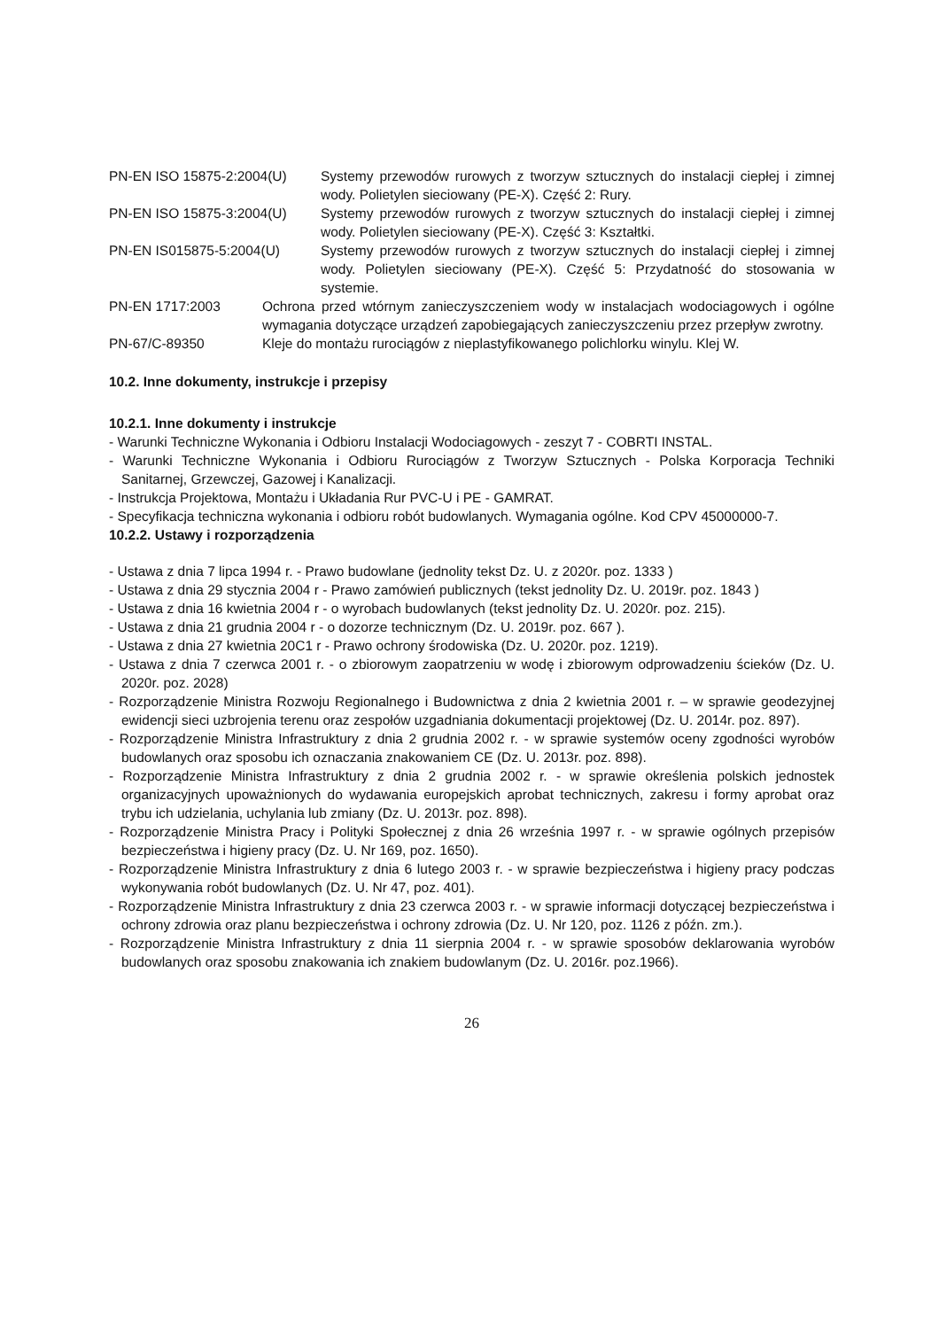PN-EN ISO 15875-2:2004(U) Systemy przewodów rurowych z tworzyw sztucznych do instalacji ciepłej i zimnej wody. Polietylen sieciowany (PE-X). Część 2: Rury.
PN-EN ISO 15875-3:2004(U) Systemy przewodów rurowych z tworzyw sztucznych do instalacji ciepłej i zimnej wody. Polietylen sieciowany (PE-X). Część 3: Kształtki.
PN-EN IS015875-5:2004(U) Systemy przewodów rurowych z tworzyw sztucznych do instalacji ciepłej i zimnej wody. Polietylen sieciowany (PE-X). Część 5: Przydatność do stosowania w systemie.
PN-EN 1717:2003 Ochrona przed wtórnym zanieczyszczeniem wody w instalacjach wodociagowych i ogólne wymagania dotyczące urządzeń zapobiegających zanieczyszczeniu przez przepływ zwrotny.
PN-67/C-89350 Kleje do montażu rurociągów z nieplastyfikowanego polichlorku winylu. Klej W.
10.2. Inne dokumenty, instrukcje i przepisy
10.2.1. Inne dokumenty i instrukcje
- Warunki Techniczne Wykonania i Odbioru Instalacji Wodociagowych - zeszyt 7 - COBRTI INSTAL.
- Warunki Techniczne Wykonania i Odbioru Rurociągów z Tworzyw Sztucznych - Polska Korporacja Techniki Sanitarnej, Grzewczej, Gazowej i Kanalizacji.
- Instrukcja Projektowa, Montażu i Układania Rur PVC-U i PE - GAMRAT.
- Specyfikacja techniczna wykonania i odbioru robót budowlanych. Wymagania ogólne. Kod CPV 45000000-7.
10.2.2. Ustawy i rozporządzenia
- Ustawa z dnia 7 lipca 1994 r. - Prawo budowlane (jednolity tekst Dz. U. z 2020r. poz. 1333 )
- Ustawa z dnia 29 stycznia 2004 r - Prawo zamówień publicznych (tekst jednolity Dz. U. 2019r. poz. 1843 )
- Ustawa z dnia 16 kwietnia 2004 r - o wyrobach budowlanych (tekst jednolity Dz. U. 2020r. poz. 215).
- Ustawa z dnia 21 grudnia 2004 r - o dozorze technicznym (Dz. U. 2019r. poz. 667 ).
- Ustawa z dnia 27 kwietnia 20C1 r - Prawo ochrony środowiska (Dz. U. 2020r. poz. 1219).
- Ustawa z dnia 7 czerwca 2001 r. - o zbiorowym zaopatrzeniu w wodę i zbiorowym odprowadzeniu ścieków (Dz. U. 2020r. poz. 2028)
- Rozporządzenie Ministra Rozwoju Regionalnego i Budownictwa z dnia 2 kwietnia 2001 r. – w sprawie geodezyjnej ewidencji sieci uzbrojenia terenu oraz zespołów uzgadniania dokumentacji projektowej (Dz. U. 2014r. poz. 897).
- Rozporządzenie Ministra Infrastruktury z dnia 2 grudnia 2002 r. - w sprawie systemów oceny zgodności wyrobów budowlanych oraz sposobu ich oznaczania znakowaniem CE (Dz. U. 2013r. poz. 898).
- Rozporządzenie Ministra Infrastruktury z dnia 2 grudnia 2002 r. - w sprawie określenia polskich jednostek organizacyjnych upoważnionych do wydawania europejskich aprobat technicznych, zakresu i formy aprobat oraz trybu ich udzielania, uchylania lub zmiany (Dz. U. 2013r. poz. 898).
- Rozporządzenie Ministra Pracy i Polityki Społecznej z dnia 26 września 1997 r. - w sprawie ogólnych przepisów bezpieczeństwa i higieny pracy (Dz. U. Nr 169, poz. 1650).
- Rozporządzenie Ministra Infrastruktury z dnia 6 lutego 2003 r. - w sprawie bezpieczeństwa i higieny pracy podczas wykonywania robót budowlanych (Dz. U. Nr 47, poz. 401).
- Rozporządzenie Ministra Infrastruktury z dnia 23 czerwca 2003 r. - w sprawie informacji dotyczącej bezpieczeństwa i ochrony zdrowia oraz planu bezpieczeństwa i ochrony zdrowia (Dz. U. Nr 120, poz. 1126 z późn. zm.).
- Rozporządzenie Ministra Infrastruktury z dnia 11 sierpnia 2004 r. - w sprawie sposobów deklarowania wyrobów budowlanych oraz sposobu znakowania ich znakiem budowlanym (Dz. U. 2016r. poz.1966).
26